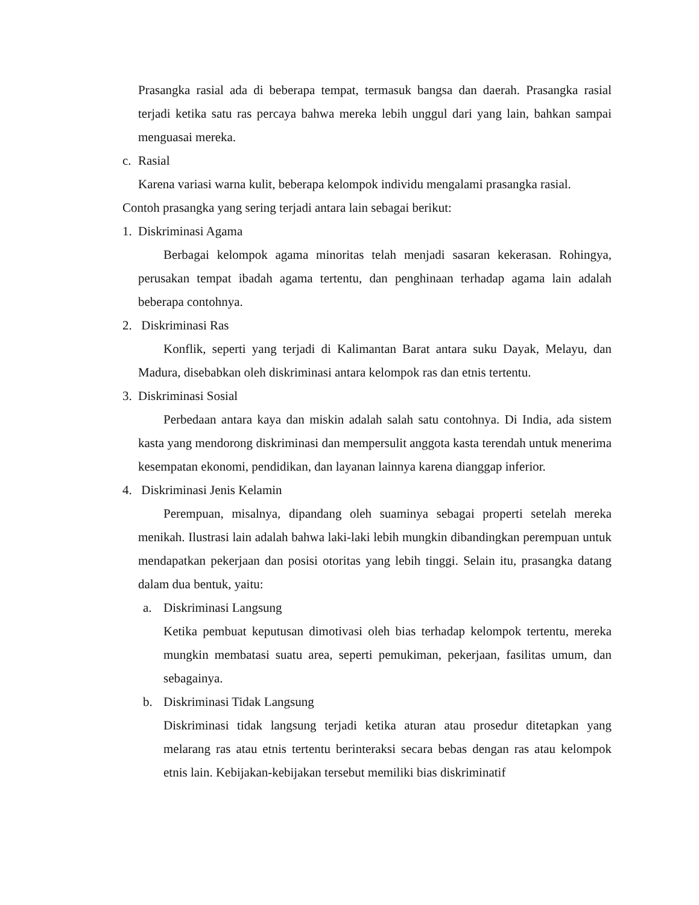Prasangka rasial ada di beberapa tempat, termasuk bangsa dan daerah. Prasangka rasial terjadi ketika satu ras percaya bahwa mereka lebih unggul dari yang lain, bahkan sampai menguasai mereka.
c. Rasial
Karena variasi warna kulit, beberapa kelompok individu mengalami prasangka rasial.
Contoh prasangka yang sering terjadi antara lain sebagai berikut:
1. Diskriminasi Agama
Berbagai kelompok agama minoritas telah menjadi sasaran kekerasan. Rohingya, perusakan tempat ibadah agama tertentu, dan penghinaan terhadap agama lain adalah beberapa contohnya.
2. Diskriminasi Ras
Konflik, seperti yang terjadi di Kalimantan Barat antara suku Dayak, Melayu, dan Madura, disebabkan oleh diskriminasi antara kelompok ras dan etnis tertentu.
3. Diskriminasi Sosial
Perbedaan antara kaya dan miskin adalah salah satu contohnya. Di India, ada sistem kasta yang mendorong diskriminasi dan mempersulit anggota kasta terendah untuk menerima kesempatan ekonomi, pendidikan, dan layanan lainnya karena dianggap inferior.
4. Diskriminasi Jenis Kelamin
Perempuan, misalnya, dipandang oleh suaminya sebagai properti setelah mereka menikah. Ilustrasi lain adalah bahwa laki-laki lebih mungkin dibandingkan perempuan untuk mendapatkan pekerjaan dan posisi otoritas yang lebih tinggi. Selain itu, prasangka datang dalam dua bentuk, yaitu:
a. Diskriminasi Langsung
Ketika pembuat keputusan dimotivasi oleh bias terhadap kelompok tertentu, mereka mungkin membatasi suatu area, seperti pemukiman, pekerjaan, fasilitas umum, dan sebagainya.
b. Diskriminasi Tidak Langsung
Diskriminasi tidak langsung terjadi ketika aturan atau prosedur ditetapkan yang melarang ras atau etnis tertentu berinteraksi secara bebas dengan ras atau kelompok etnis lain. Kebijakan-kebijakan tersebut memiliki bias diskriminatif